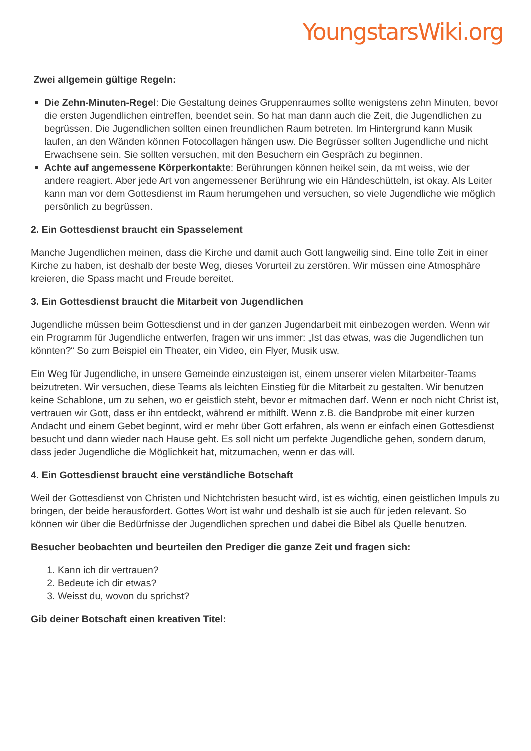YoungstarsWiki.org
Zwei allgemein gültige Regeln:
Die Zehn-Minuten-Regel: Die Gestaltung deines Gruppenraumes sollte wenigstens zehn Minuten, bevor die ersten Jugendlichen eintreffen, beendet sein. So hat man dann auch die Zeit, die Jugendlichen zu begrüssen. Die Jugendlichen sollten einen freundlichen Raum betreten. Im Hintergrund kann Musik laufen, an den Wänden können Fotocollagen hängen usw. Die Begrüsser sollten Jugendliche und nicht Erwachsene sein. Sie sollten versuchen, mit den Besuchern ein Gespräch zu beginnen.
Achte auf angemessene Körperkontakte: Berührungen können heikel sein, da mt weiss, wie der andere reagiert. Aber jede Art von angemessener Berührung wie ein Händeschütteln, ist okay. Als Leiter kann man vor dem Gottesdienst im Raum herumgehen und versuchen, so viele Jugendliche wie möglich persönlich zu begrüssen.
2. Ein Gottesdienst braucht ein Spasselement
Manche Jugendlichen meinen, dass die Kirche und damit auch Gott langweilig sind. Eine tolle Zeit in einer Kirche zu haben, ist deshalb der beste Weg, dieses Vorurteil zu zerstören. Wir müssen eine Atmosphäre kreieren, die Spass macht und Freude bereitet.
3. Ein Gottesdienst braucht die Mitarbeit von Jugendlichen
Jugendliche müssen beim Gottesdienst und in der ganzen Jugendarbeit mit einbezogen werden. Wenn wir ein Programm für Jugendliche entwerfen, fragen wir uns immer: „Ist das etwas, was die Jugendlichen tun könnten?“ So zum Beispiel ein Theater, ein Video, ein Flyer, Musik usw.
Ein Weg für Jugendliche, in unsere Gemeinde einzusteigen ist, einem unserer vielen Mitarbeiter-Teams beizutreten. Wir versuchen, diese Teams als leichten Einstieg für die Mitarbeit zu gestalten. Wir benutzen keine Schablone, um zu sehen, wo er geistlich steht, bevor er mitmachen darf. Wenn er noch nicht Christ ist, vertrauen wir Gott, dass er ihn entdeckt, während er mithilft. Wenn z.B. die Bandprobe mit einer kurzen Andacht und einem Gebet beginnt, wird er mehr über Gott erfahren, als wenn er einfach einen Gottesdienst besucht und dann wieder nach Hause geht. Es soll nicht um perfekte Jugendliche gehen, sondern darum, dass jeder Jugendliche die Möglichkeit hat, mitzumachen, wenn er das will.
4. Ein Gottesdienst braucht eine verständliche Botschaft
Weil der Gottesdienst von Christen und Nichtchristen besucht wird, ist es wichtig, einen geistlichen Impuls zu bringen, der beide herausfordert. Gottes Wort ist wahr und deshalb ist sie auch für jeden relevant. So können wir über die Bedürfnisse der Jugendlichen sprechen und dabei die Bibel als Quelle benutzen.
Besucher beobachten und beurteilen den Prediger die ganze Zeit und fragen sich:
1. Kann ich dir vertrauen?
2. Bedeute ich dir etwas?
3. Weisst du, wovon du sprichst?
Gib deiner Botschaft einen kreativen Titel: